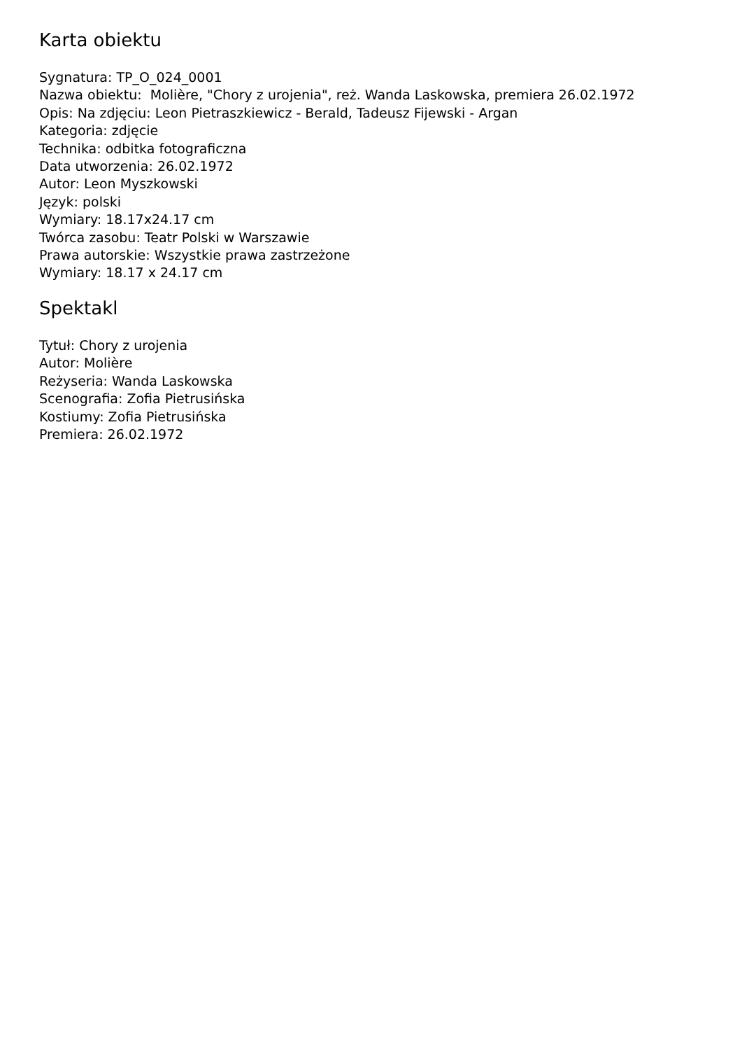Karta obiektu
Sygnatura: TP_O_024_0001
Nazwa obiektu: Molière, "Chory z urojenia", reż. Wanda Laskowska, premiera 26.02.1972
Opis: Na zdjęciu: Leon Pietraszkiewicz - Berald, Tadeusz Fijewski - Argan
Kategoria: zdjęcie
Technika: odbitka fotograficzna
Data utworzenia: 26.02.1972
Autor: Leon Myszkowski
Język: polski
Wymiary: 18.17x24.17 cm
Twórca zasobu: Teatr Polski w Warszawie
Prawa autorskie: Wszystkie prawa zastrzeżone
Wymiary: 18.17 x 24.17 cm
Spektakl
Tytuł: Chory z urojenia
Autor: Molière
Reżyseria: Wanda Laskowska
Scenografia: Zofia Pietrusińska
Kostiumy: Zofia Pietrusińska
Premiera: 26.02.1972